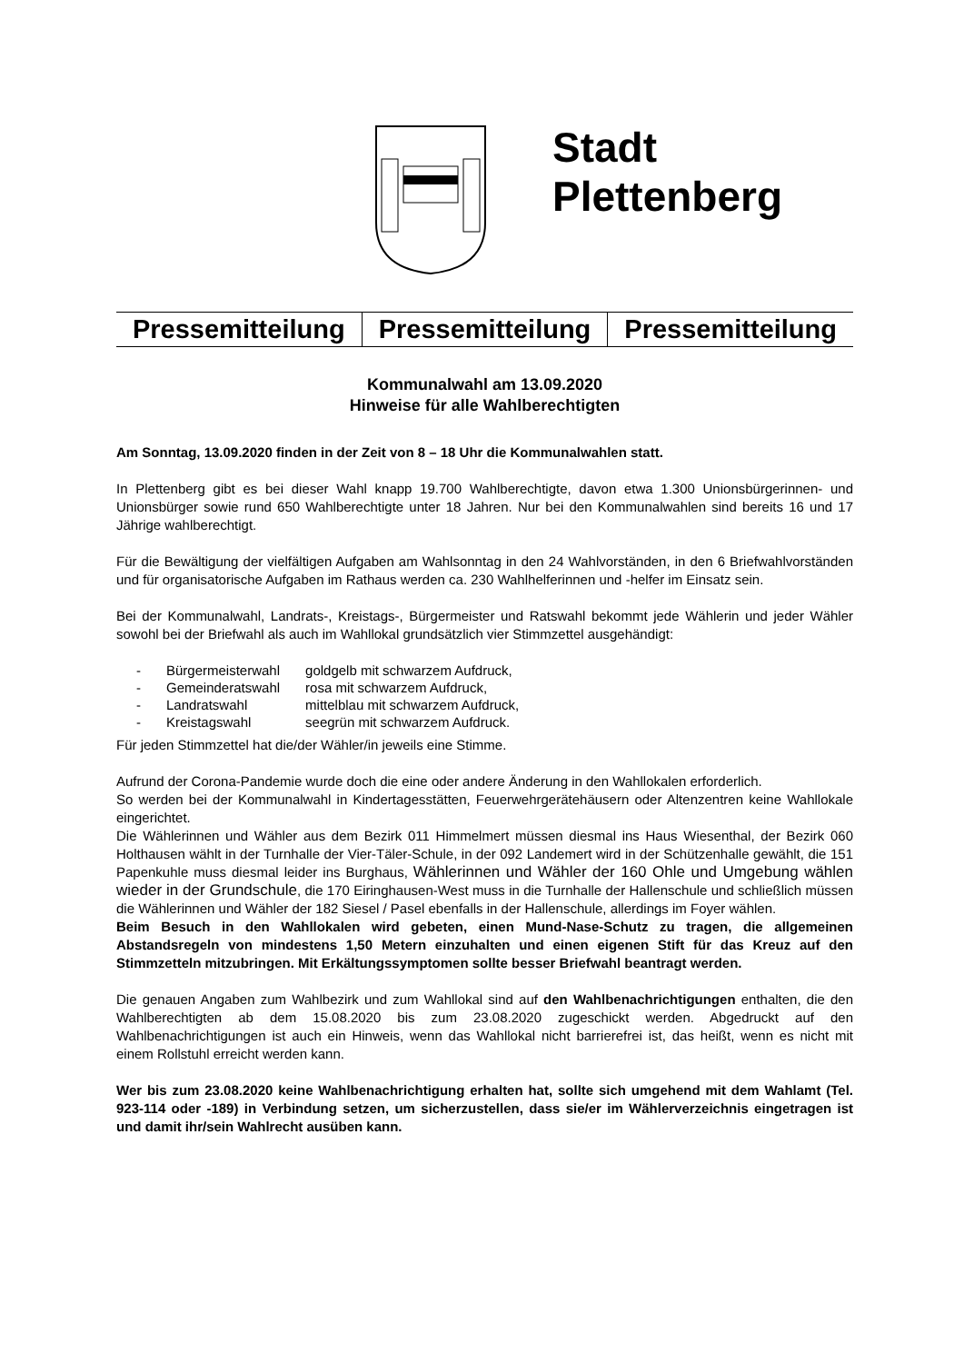Stadt
Plettenberg
| Pressemitteilung | Pressemitteilung | Pressemitteilung |
Kommunalwahl am 13.09.2020
Hinweise für alle Wahlberechtigten
Am Sonntag, 13.09.2020 finden in der Zeit von 8 – 18 Uhr die Kommunalwahlen statt.
In Plettenberg gibt es bei dieser Wahl knapp 19.700 Wahlberechtigte, davon etwa 1.300 Unionsbürgerinnen- und Unionsbürger sowie rund 650 Wahlberechtigte unter 18 Jahren. Nur bei den Kommunalwahlen sind bereits 16 und 17 Jährige wahlberechtigt.
Für die Bewältigung der vielfältigen Aufgaben am Wahlsonntag in den 24 Wahlvorständen, in den 6 Briefwahlvorständen und für organisatorische Aufgaben im Rathaus werden ca. 230 Wahlhelferinnen und -helfer im Einsatz sein.
Bei der Kommunalwahl, Landrats-, Kreistags-, Bürgermeister und Ratswahl bekommt jede Wählerin und jeder Wähler sowohl bei der Briefwahl als auch im Wahllokal grundsätzlich vier Stimmzettel ausgehändigt:
| - | Bürgermeisterwahl | goldgelb mit schwarzem Aufdruck, |
| - | Gemeinderatswahl | rosa mit schwarzem Aufdruck, |
| - | Landratswahl | mittelblau mit schwarzem Aufdruck, |
| - | Kreistagswahl | seegrün mit schwarzem Aufdruck. |
Für jeden Stimmzettel hat die/der Wähler/in jeweils eine Stimme.
Aufrund der Corona-Pandemie wurde doch die eine oder andere Änderung in den Wahllokalen erforderlich.
So werden bei der Kommunalwahl in Kindertagesstätten, Feuerwehrgerätehäusern oder Altenzentren keine Wahllokale eingerichtet.
Die Wählerinnen und Wähler aus dem Bezirk 011 Himmelmert müssen diesmal ins Haus Wiesenthal, der Bezirk 060 Holthausen wählt in der Turnhalle der Vier-Täler-Schule, in der 092 Landemert wird in der Schützenhalle gewählt, die 151 Papenkuhle muss diesmal leider ins Burghaus, Wählerinnen und Wähler der 160 Ohle und Umgebung wählen wieder in der Grundschule, die 170 Eiringhausen-West muss in die Turnhalle der Hallenschule und schließlich müssen die Wählerinnen und Wähler der 182 Siesel / Pasel ebenfalls in der Hallenschule, allerdings im Foyer wählen.
Beim Besuch in den Wahllokalen wird gebeten, einen Mund-Nase-Schutz zu tragen, die allgemeinen Abstandsregeln von mindestens 1,50 Metern einzuhalten und einen eigenen Stift für das Kreuz auf den Stimmzetteln mitzubringen. Mit Erkältungssymptomen sollte besser Briefwahl beantragt werden.
Die genauen Angaben zum Wahlbezirk und zum Wahllokal sind auf den Wahlbenachrichtigungen enthalten, die den Wahlberechtigten ab dem 15.08.2020 bis zum 23.08.2020 zugeschickt werden. Abgedruckt auf den Wahlbenachrichtigungen ist auch ein Hinweis, wenn das Wahllokal nicht barrierefrei ist, das heißt, wenn es nicht mit einem Rollstuhl erreicht werden kann.
Wer bis zum 23.08.2020 keine Wahlbenachrichtigung erhalten hat, sollte sich umgehend mit dem Wahlamt (Tel. 923-114 oder -189) in Verbindung setzen, um sicherzustellen, dass sie/er im Wählerverzeichnis eingetragen ist und damit ihr/sein Wahlrecht ausüben kann.